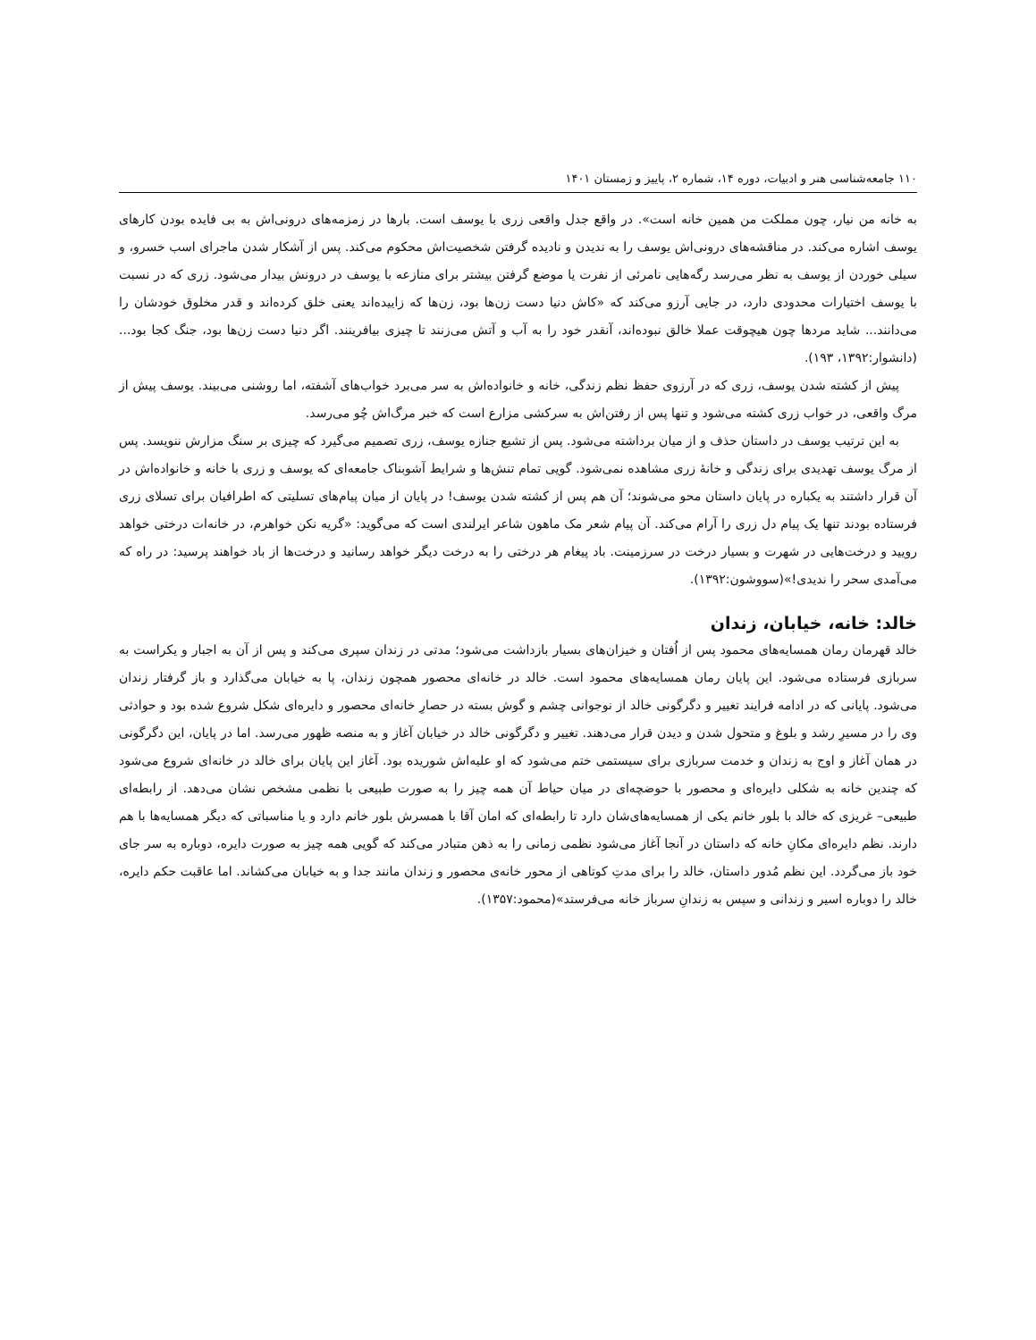۱۱۰ جامعه‌شناسی هنر و ادبیات، دوره ۱۴، شماره ۲، پاییز و زمستان ۱۴۰۱
به خانه من نیار، چون مملکت من همین خانه است». در واقع جدل واقعی زری با یوسف است. بارها در زمزمه‌های درونی‌اش به بی فایده بودن کارهای یوسف اشاره می‌کند. در مناقشه‌های درونی‌اش یوسف را به ندیدن و نادیده گرفتن شخصیت‌اش محکوم می‌کند. پس از آشکار شدن ماجرای اسب خسرو، و سیلی خوردن از یوسف به نظر می‌رسد رگه‌هایی نامرئی از نفرت یا موضع گرفتن بیشتر برای منازعه با یوسف در درونش بیدار می‌شود. زری که در نسبت با یوسف اختیارات محدودی دارد، در جایی آرزو می‌کند که «کاش دنیا دست زن‌ها بود، زن‌ها که زاییده‌اند یعنی خلق کرده‌اند و قدر مخلوق خودشان را می‌دانند... شاید مردها چون هیچوقت عملا خالق نبوده‌اند، آنقدر خود را به آب و آتش می‌زنند تا چیزی بیافرینند. اگر دنیا دست زن‌ها بود، جنگ کجا بود... (دانشوار:۱۳۹۲، ۱۹۳).
پیش از کشته شدن یوسف، زری که در آرزوی حفظ نظم زندگی، خانه و خانواده‌اش به سر می‌برد خواب‌های آشفته، اما روشنی می‌بیند. یوسف پیش از مرگ واقعی، در خواب زری کشته می‌شود و تنها پس از رفتن‌اش به سرکشی مزارع است که خبر مرگ‌اش چُو می‌رسد.
به این ترتیب یوسف در داستان حذف و از میان برداشته می‌شود. پس از تشیع جنازه یوسف، زری تصمیم می‌گیرد که چیزی بر سنگ مزارش ننویسد. پس از مرگ یوسف تهدیدی برای زندگی و خانۀ زری مشاهده نمی‌شود. گویی تمام تنش‌ها و شرایط آشوبناک جامعه‌ای که یوسف و زری با خانه و خانواده‌اش در آن قرار داشتند به یکباره در پایان داستان محو می‌شوند؛ آن هم پس از کشته شدن یوسف! در پایان از میان پیام‌های تسلیتی که اطرافیان برای تسلای زری فرستاده بودند تنها یک پیام دل زری را آرام می‌کند. آن پیام شعر مک ماهون شاعر ایرلندی است که می‌گوید: «گریه نکن خواهرم، در خانه‌ات درختی خواهد رویید و درخت‌هایی در شهرت و بسیار درخت در سرزمینت. باد پیغام هر درختی را به درخت دیگر خواهد رسانید و درخت‌ها از باد خواهند پرسید: در راه که می‌آمدی سحر را ندیدی!»(سووشون:۱۳۹۲).
خالد: خانه، خیابان، زندان
خالد قهرمان رمان همسایه‌های محمود پس از اُفتان و خیزان‌های بسیار بازداشت می‌شود؛ مدتی در زندان سپری می‌کند و پس از آن به اجبار و یکراست به سربازی فرستاده می‌شود. این پایان رمان همسایه‌های محمود است. خالد در خانه‌ای محصور همچون زندان، پا به خیابان می‌گذارد و باز گرفتار زندان می‌شود. پایانی که در ادامه فرایند تغییر و دگرگونی خالد از نوجوانی چشم و گوش بسته در حصارِ خانه‌ای محصور و دایره‌ای شکل شروع شده بود و حوادثی وی را در مسیرِ رشد و بلوغ و متحول شدن و دیدن قرار می‌دهند. تغییر و دگرگونی خالد در خیابان آغاز و به منصه ظهور می‌رسد. اما در پایان، این دگرگونی در همان آغاز و اوج به زندان و خدمت سربازی برای سیستمی ختم می‌شود که او علیه‌اش شوریده بود. آغاز این پایان برای خالد در خانه‌ای شروع می‌شود که چندین خانه به شکلی دایره‌ای و محصور با حوضچه‌ای در میان حیاط آن همه چیز را به صورت طبیعی با نظمی مشخص نشان می‌دهد. از رابطه‌ای طبیعی– غریزی که خالد با بلور خانم یکی از همسایه‌های‌شان دارد تا رابطه‌ای که امان آقا با همسرش بلور خانم دارد و یا مناسباتی که دیگر همسایه‌ها با هم دارند. نظم دایره‌ای مکانِ خانه که داستان در آنجا آغاز می‌شود نظمی زمانی را به ذهن متبادر می‌کند که گویی همه چیز به صورت دایره، دوباره به سر جای خود باز می‌گردد. این نظم مُدور داستان، خالد را برای مدتِ کوتاهی از محور خانه‌ی محصور و زندان مانند جدا و به خیابان می‌کشاند. اما عاقبت حکم دایره، خالد را دوباره اسیر و زندانی و سپس به زندانِ سرباز خانه می‌فرستد»(محمود:۱۳۵۷).